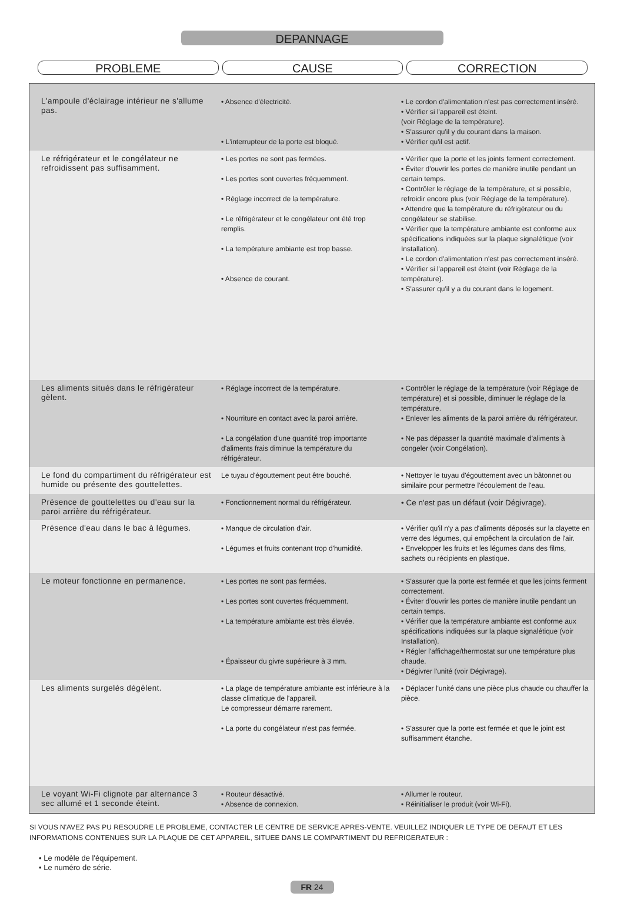DEPANNAGE
PROBLEME CAUSE CORRECTION
| L'ampoule d'éclairage intérieur ne s'allume pas. | • Absence d'électricité. • L'interrupteur de la porte est bloqué. | • Le cordon d'alimentation n'est pas correctement inséré. • Vérifier si l'appareil est éteint. (voir Réglage de la température). • S'assurer qu'il y du courant dans la maison. • Vérifier qu'il est actif. |
| Le réfrigérateur et le congélateur ne refroidissent pas suffisamment. | • Les portes ne sont pas fermées. • Les portes sont ouvertes fréquemment. • Réglage incorrect de la température. • Le réfrigérateur et le congélateur ont été trop remplis. • La température ambiante est trop basse. • Absence de courant. | • Vérifier que la porte et les joints ferment correctement. • Éviter d'ouvrir les portes de manière inutile pendant un certain temps. • Contrôler le réglage de la température, et si possible, refroidir encore plus (voir Réglage de la température). • Attendre que la température du réfrigérateur ou du congélateur se stabilise. • Vérifier que la température ambiante est conforme aux spécifications indiquées sur la plaque signalétique (voir Installation). • Le cordon d'alimentation n'est pas correctement inséré. • Vérifier si l'appareil est éteint (voir Réglage de la température). • S'assurer qu'il y a du courant dans le logement. |
| Les aliments situés dans le réfrigérateur gèlent. | • Réglage incorrect de la température. • Nourriture en contact avec la paroi arrière. • La congélation d'une quantité trop importante d'aliments frais diminue la température du réfrigérateur. | • Contrôler le réglage de la température (voir Réglage de température) et si possible, diminuer le réglage de la température. • Enlever les aliments de la paroi arrière du réfrigérateur. • Ne pas dépasser la quantité maximale d'aliments à congeler (voir Congélation). |
| Le fond du compartiment du réfrigérateur est humide ou présente des gouttelettes. | Le tuyau d'égouttement peut être bouché. | • Nettoyer le tuyau d'égouttement avec un bâtonnet ou similaire pour permettre l'écoulement de l'eau. |
| Présence de gouttelettes ou d'eau sur la paroi arrière du réfrigérateur. | • Fonctionnement normal du réfrigérateur. | • Ce n'est pas un défaut (voir Dégivrage). |
| Présence d'eau dans le bac à légumes. | • Manque de circulation d'air. • Légumes et fruits contenant trop d'humidité. | • Vérifier qu'il n'y a pas d'aliments déposés sur la clayette en verre des légumes, qui empêchent la circulation de l'air. • Envelopper les fruits et les légumes dans des films, sachets ou récipients en plastique. |
| Le moteur fonctionne en permanence. | • Les portes ne sont pas fermées. • Les portes sont ouvertes fréquemment. • La température ambiante est très élevée. • Épaisseur du givre supérieure à 3 mm. | • S'assurer que la porte est fermée et que les joints ferment correctement. • Éviter d'ouvrir les portes de manière inutile pendant un certain temps. • Vérifier que la température ambiante est conforme aux spécifications indiquées sur la plaque signalétique (voir Installation). • Régler l'affichage/thermostat sur une température plus chaude. • Dégivrer l'unité (voir Dégivrage). |
| Les aliments surgelés dégèlent. | • La plage de température ambiante est inférieure à la classe climatique de l'appareil. Le compresseur démarre rarement. • La porte du congélateur n'est pas fermée. | • Déplacer l'unité dans une pièce plus chaude ou chauffer la pièce. • S'assurer que la porte est fermée et que le joint est suffisamment étanche. |
| Le voyant Wi-Fi clignote par alternance 3 sec allumé et 1 seconde éteint. | • Routeur désactivé. • Absence de connexion. | • Allumer le routeur. • Réinitialiser le produit (voir Wi-Fi). |
SI VOUS N'AVEZ PAS PU RESOUDRE LE PROBLEME, CONTACTER LE CENTRE DE SERVICE APRES-VENTE. VEUILLEZ INDIQUER LE TYPE DE DEFAUT ET LES INFORMATIONS CONTENUES SUR LA PLAQUE DE CET APPAREIL, SITUEE DANS LE COMPARTIMENT DU REFRIGERATEUR :
• Le modèle de l'équipement.
• Le numéro de série.
FR 24